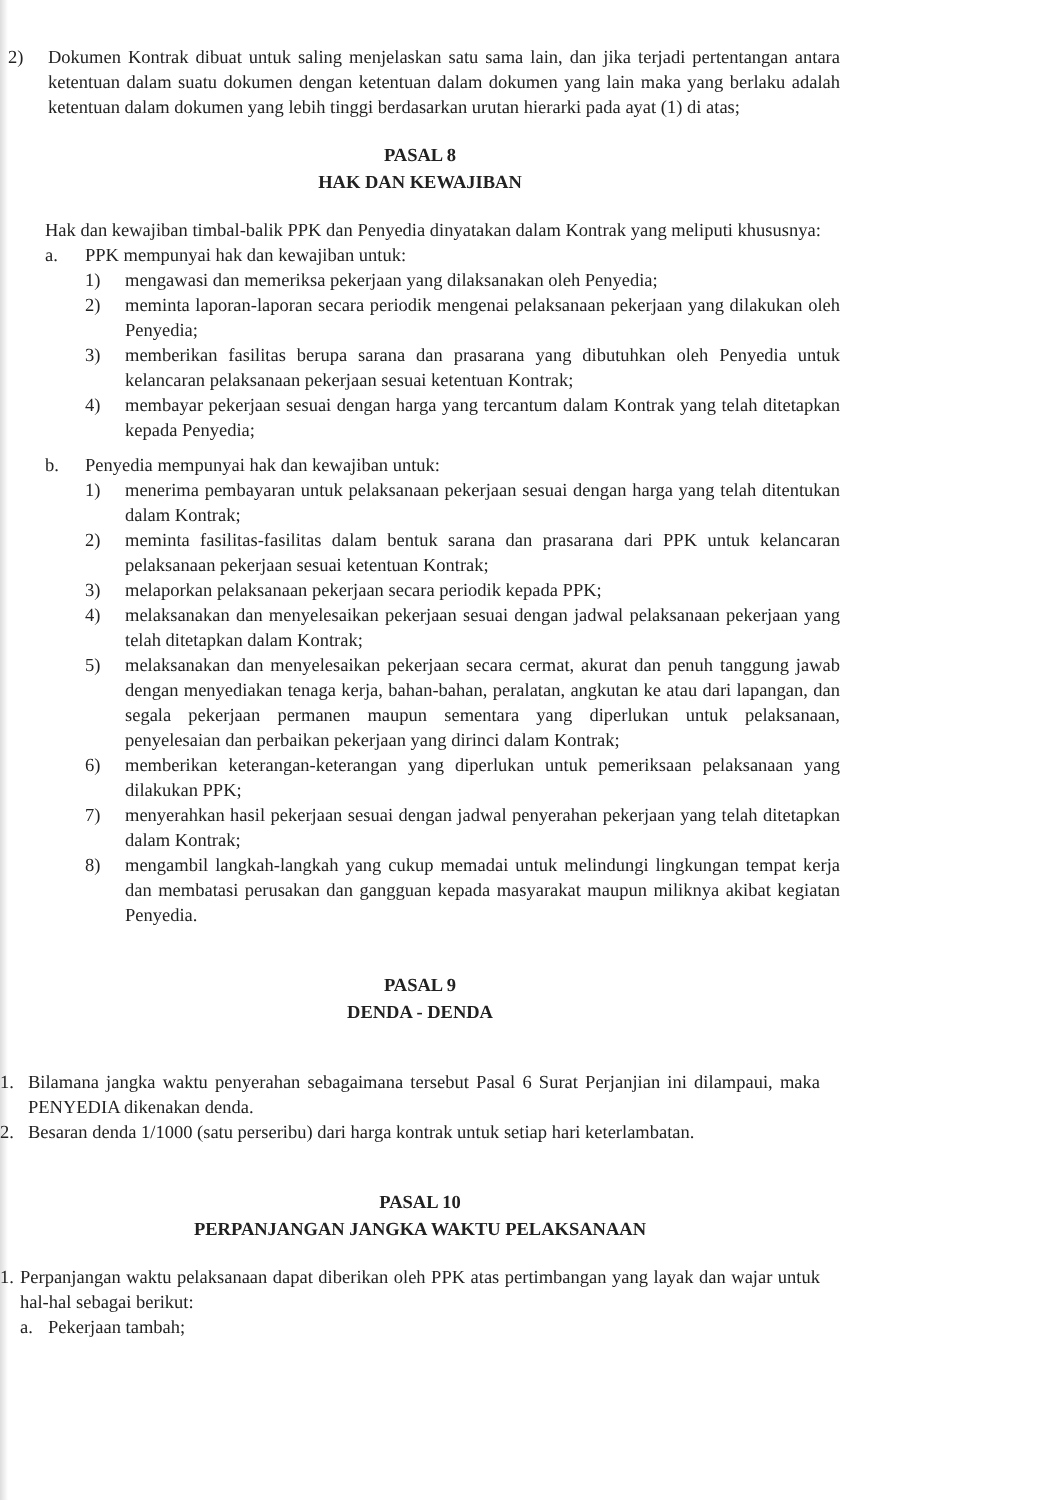2) Dokumen Kontrak dibuat untuk saling menjelaskan satu sama lain, dan jika terjadi pertentangan antara ketentuan dalam suatu dokumen dengan ketentuan dalam dokumen yang lain maka yang berlaku adalah ketentuan dalam dokumen yang lebih tinggi berdasarkan urutan hierarki pada ayat (1) di atas;
PASAL 8
HAK DAN KEWAJIBAN
Hak dan kewajiban timbal-balik PPK dan Penyedia dinyatakan dalam Kontrak yang meliputi khususnya:
a. PPK mempunyai hak dan kewajiban untuk:
1) mengawasi dan memeriksa pekerjaan yang dilaksanakan oleh Penyedia;
2) meminta laporan-laporan secara periodik mengenai pelaksanaan pekerjaan yang dilakukan oleh Penyedia;
3) memberikan fasilitas berupa sarana dan prasarana yang dibutuhkan oleh Penyedia untuk kelancaran pelaksanaan pekerjaan sesuai ketentuan Kontrak;
4) membayar pekerjaan sesuai dengan harga yang tercantum dalam Kontrak yang telah ditetapkan kepada Penyedia;
b. Penyedia mempunyai hak dan kewajiban untuk:
1) menerima pembayaran untuk pelaksanaan pekerjaan sesuai dengan harga yang telah ditentukan dalam Kontrak;
2) meminta fasilitas-fasilitas dalam bentuk sarana dan prasarana dari PPK untuk kelancaran pelaksanaan pekerjaan sesuai ketentuan Kontrak;
3) melaporkan pelaksanaan pekerjaan secara periodik kepada PPK;
4) melaksanakan dan menyelesaikan pekerjaan sesuai dengan jadwal pelaksanaan pekerjaan yang telah ditetapkan dalam Kontrak;
5) melaksanakan dan menyelesaikan pekerjaan secara cermat, akurat dan penuh tanggung jawab dengan menyediakan tenaga kerja, bahan-bahan, peralatan, angkutan ke atau dari lapangan, dan segala pekerjaan permanen maupun sementara yang diperlukan untuk pelaksanaan, penyelesaian dan perbaikan pekerjaan yang dirinci dalam Kontrak;
6) memberikan keterangan-keterangan yang diperlukan untuk pemeriksaan pelaksanaan yang dilakukan PPK;
7) menyerahkan hasil pekerjaan sesuai dengan jadwal penyerahan pekerjaan yang telah ditetapkan dalam Kontrak;
8) mengambil langkah-langkah yang cukup memadai untuk melindungi lingkungan tempat kerja dan membatasi perusakan dan gangguan kepada masyarakat maupun miliknya akibat kegiatan Penyedia.
PASAL 9
DENDA - DENDA
1. Bilamana jangka waktu penyerahan sebagaimana tersebut Pasal 6 Surat Perjanjian ini dilampaui, maka PENYEDIA dikenakan denda.
2. Besaran denda 1/1000 (satu perseribu) dari harga kontrak untuk setiap hari keterlambatan.
PASAL 10
PERPANJANGAN JANGKA WAKTU PELAKSANAAN
1.
Perpanjangan waktu pelaksanaan dapat diberikan oleh PPK atas pertimbangan yang layak dan wajar untuk hal-hal sebagai berikut:
a. Pekerjaan tambah;